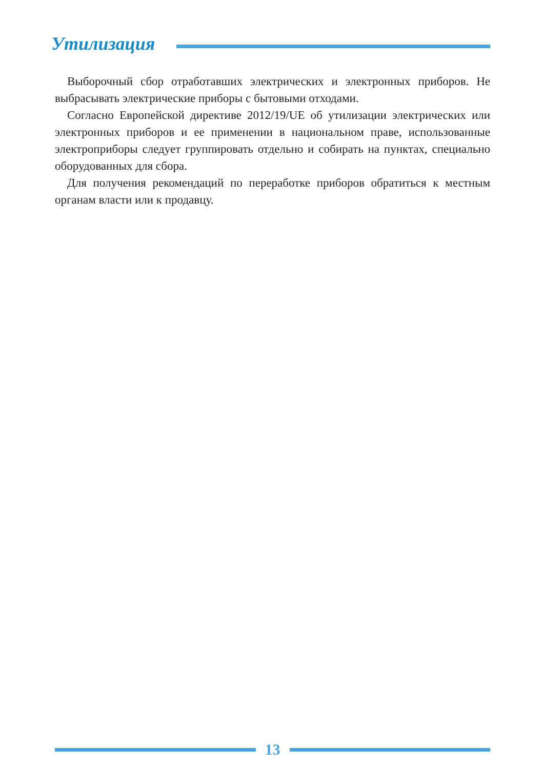Утилизация
Выборочный сбор отработавших электрических и электронных приборов. Не выбрасывать электрические приборы с бытовыми отходами.
Согласно Европейской директиве 2012/19/UE об утилизации электрических или электронных приборов и ее применении в национальном праве, использованные электроприборы следует группировать отдельно и собирать на пунктах, специально оборудованных для сбора.
Для получения рекомендаций по переработке приборов обратиться к местным органам власти или к продавцу.
13